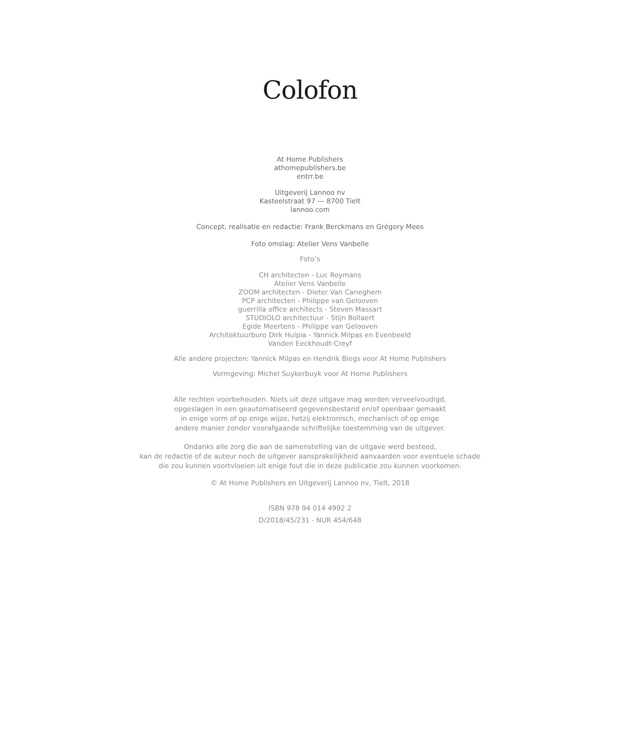Colofon
At Home Publishers
athomepublishers.be
entrr.be
Uitgeverij Lannoo nv
Kasteelstraat 97 — 8700 Tielt
lannoo.com
Concept, realisatie en redactie: Frank Berckmans en Grégory Mees
Foto omslag: Atelier Vens Vanbelle
Foto’s
CH architecten - Luc Roymans
Atelier Vens Vanbelle
ZOOM architecten - Dieter Van Caneghem
PCP architecten - Philippe van Gelooven
guerrilla office architects - Steven Massart
STUDIOLO architectuur - Stijn Bollaert
Egide Meertens - Philippe van Gelooven
Architektuurburo Dirk Hulpia - Yannick Milpas en Evenbeeld
Vanden Eeckhoudt-Creyf
Alle andere projecten: Yannick Milpas en Hendrik Biegs voor At Home Publishers
Vormgeving: Michel Suykerbuyk voor At Home Publishers
Alle rechten voorbehouden. Niets uit deze uitgave mag worden verveelvoudigd,
opgeslagen in een geautomatiseerd gegevensbestand en/of openbaar gemaakt
in enige vorm of op enige wijze, hetzij elektronisch, mechanisch of op enige
andere manier zonder voorafgaande schriftelijke toestemming van de uitgever.
Ondanks alle zorg die aan de samenstelling van de uitgave werd besteed,
kan de redactie of de auteur noch de uitgever aansprakelijkheid aanvaarden voor eventuele schade
die zou kunnen voortvloeien uit enige fout die in deze publicatie zou kunnen voorkomen.
© At Home Publishers en Uitgeverij Lannoo nv, Tielt, 2018
ISBN 978 94 014 4992 2
D/2018/45/231 - NUR 454/648